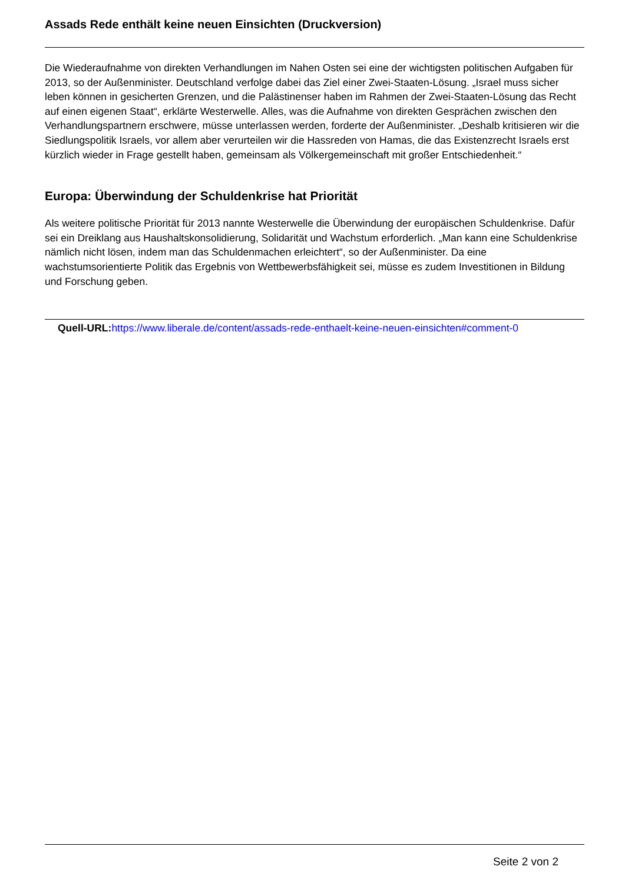Assads Rede enthält keine neuen Einsichten (Druckversion)
Die Wiederaufnahme von direkten Verhandlungen im Nahen Osten sei eine der wichtigsten politischen Aufgaben für 2013, so der Außenminister. Deutschland verfolge dabei das Ziel einer Zwei-Staaten-Lösung. „Israel muss sicher leben können in gesicherten Grenzen, und die Palästinenser haben im Rahmen der Zwei-Staaten-Lösung das Recht auf einen eigenen Staat“, erklärte Westerwelle. Alles, was die Aufnahme von direkten Gesprächen zwischen den Verhandlungspartnern erschwere, müsse unterlassen werden, forderte der Außenminister. „Deshalb kritisieren wir die Siedlungspolitik Israels, vor allem aber verurteilen wir die Hassreden von Hamas, die das Existenzrecht Israels erst kürzlich wieder in Frage gestellt haben, gemeinsam als Völkergemeinschaft mit großer Entschiedenheit.“
Europa: Überwindung der Schuldenkrise hat Priorität
Als weitere politische Priorität für 2013 nannte Westerwelle die Überwindung der europäischen Schuldenkrise. Dafür sei ein Dreiklang aus Haushaltskonsolidierung, Solidarität und Wachstum erforderlich. „Man kann eine Schuldenkrise nämlich nicht lösen, indem man das Schuldenmachen erleichtert“, so der Außenminister. Da eine wachstumsorientierte Politik das Ergebnis von Wettbewerbsfähigkeit sei, müsse es zudem Investitionen in Bildung und Forschung geben.
Quell-URL: https://www.liberale.de/content/assads-rede-enthaelt-keine-neuen-einsichten#comment-0
Seite 2 von 2